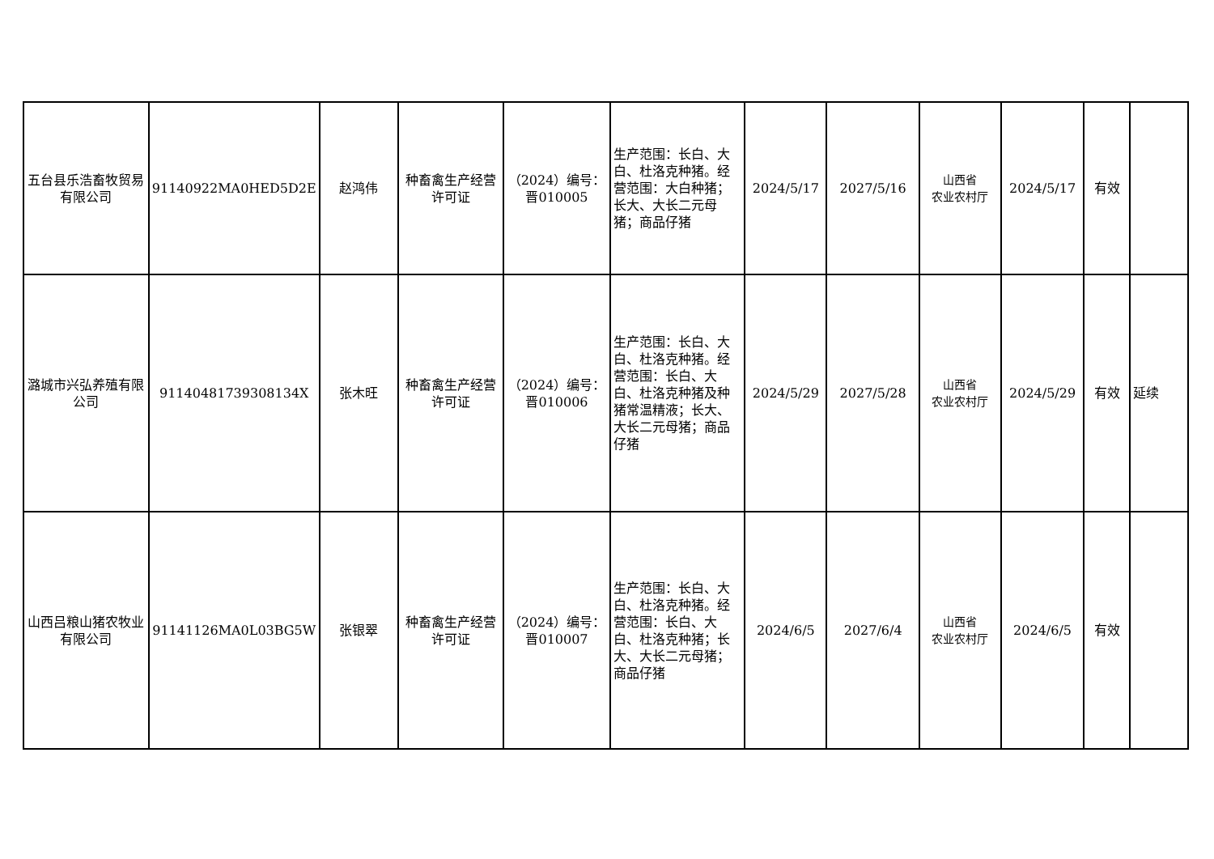| 五台县乐浩畜牧贸易有限公司 | 91140922MA0HED5D2E | 赵鸿伟 | 种畜禽生产经营许可证 | （2024）编号：晋010005 | 生产范围：长白、大白、杜洛克种猪。经营范围：大白种猪；长大、大长二元母猪；商品仔猪 | 2024/5/17 | 2027/5/16 | 山西省 农业农村厅 | 2024/5/17 | 有效 | |
| 潞城市兴弘养殖有限公司 | 91140481739308134X | 张木旺 | 种畜禽生产经营许可证 | （2024）编号：晋010006 | 生产范围：长白、大白、杜洛克种猪。经营范围：长白、大白、杜洛克种猪及种猪常温精液；长大、大长二元母猪；商品仔猪 | 2024/5/29 | 2027/5/28 | 山西省 农业农村厅 | 2024/5/29 | 有效 | 延续 |
| 山西吕粮山猪农牧业有限公司 | 91141126MA0L03BG5W | 张银翠 | 种畜禽生产经营许可证 | （2024）编号：晋010007 | 生产范围：长白、大白、杜洛克种猪。经营范围：长白、大白、杜洛克种猪；长大、大长二元母猪；商品仔猪 | 2024/6/5 | 2027/6/4 | 山西省 农业农村厅 | 2024/6/5 | 有效 | |